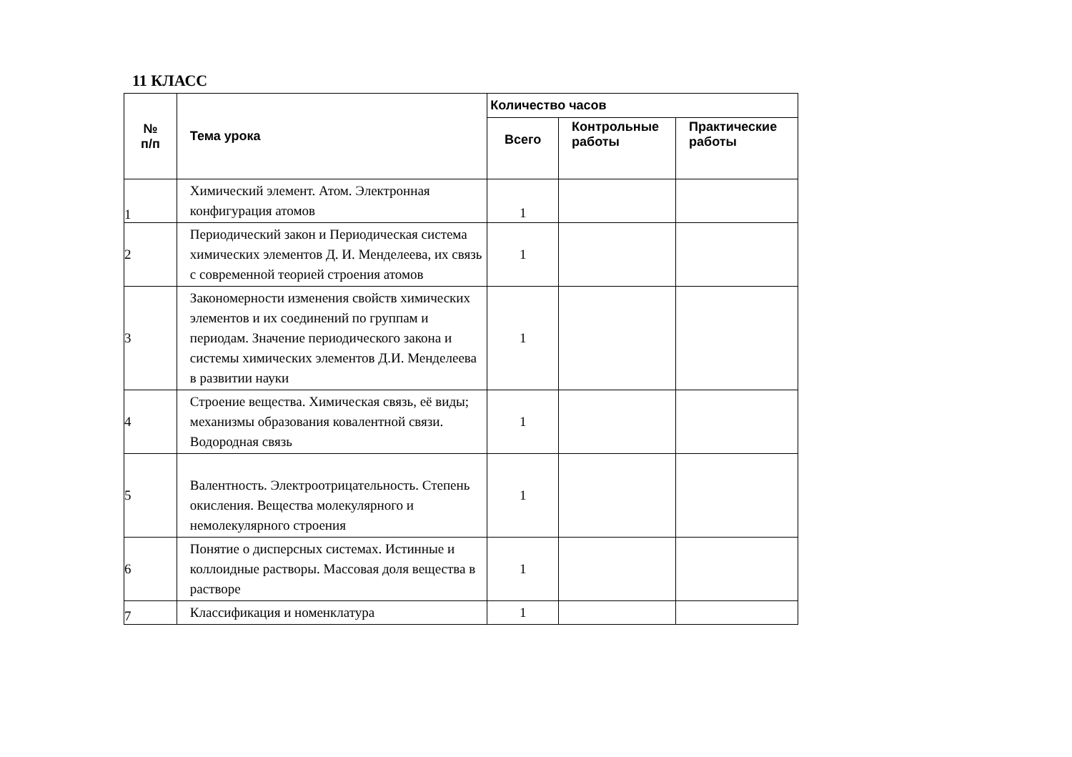11 КЛАСС
| № п/п | Тема урока | Количество часов | | |
| --- | --- | --- | --- | --- |
| | | Всего | Контрольные работы | Практические работы |
| 1 | Химический элемент. Атом. Электронная конфигурация атомов | 1 | | |
| 2 | Периодический закон и Периодическая система химических элементов Д. И. Менделеева, их связь с современной теорией строения атомов | 1 | | |
| 3 | Закономерности изменения свойств химических элементов и их соединений по группам и периодам. Значение периодического закона и системы химических элементов Д.И. Менделеева в развитии науки | 1 | | |
| 4 | Строение вещества. Химическая связь, её виды; механизмы образования ковалентной связи. Водородная связь | 1 | | |
| 5 | Валентность. Электроотрицательность. Степень окисления. Вещества молекулярного и немолекулярного строения | 1 | | |
| 6 | Понятие о дисперсных системах. Истинные и коллоидные растворы. Массовая доля вещества в растворе | 1 | | |
| 7 | Классификация и номенклатура | 1 | | |